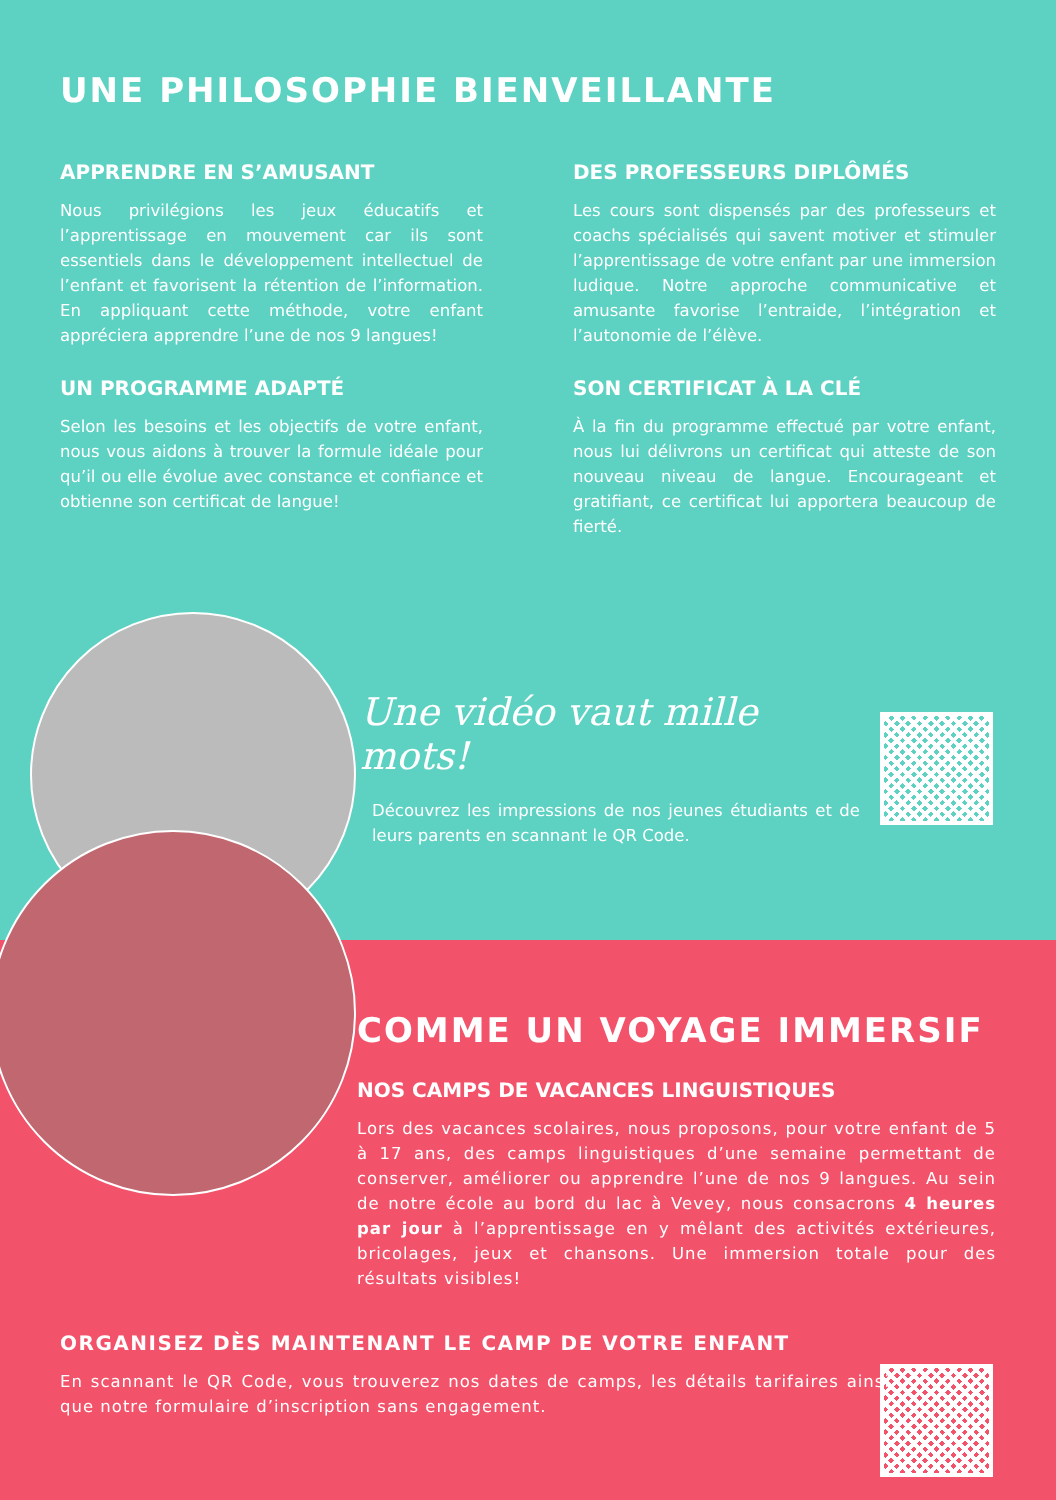UNE PHILOSOPHIE BIENVEILLANTE
APPRENDRE EN S’AMUSANT
Nous privilégions les jeux éducatifs et l’apprentissage en mouvement car ils sont essentiels dans le développement intellectuel de l’enfant et favorisent la rétention de l’information. En appliquant cette méthode, votre enfant appréciera apprendre l’une de nos 9 langues!
DES PROFESSEURS DIPLÔMÉS
Les cours sont dispensés par des professeurs et coachs spécialisés qui savent motiver et stimuler l’apprentissage de votre enfant par une immersion ludique. Notre approche communicative et amusante favorise l’entraide, l’intégration et l’autonomie de l’élève.
UN PROGRAMME ADAPTÉ
Selon les besoins et les objectifs de votre enfant, nous vous aidons à trouver la formule idéale pour qu’il ou elle évolue avec constance et confiance et obtienne son certificat de langue!
SON CERTIFICAT À LA CLÉ
À la fin du programme effectué par votre enfant, nous lui délivrons un certificat qui atteste de son nouveau niveau de langue. Encourageant et gratifiant, ce certificat lui apportera beaucoup de fierté.
Une vidéo vaut mille mots!
Découvrez les impressions de nos jeunes étudiants et de leurs parents en scannant le QR Code.
COMME UN VOYAGE IMMERSIF
NOS CAMPS DE VACANCES LINGUISTIQUES
Lors des vacances scolaires, nous proposons, pour votre enfant de 5 à 17 ans, des camps linguistiques d’une semaine permettant de conserver, améliorer ou apprendre l’une de nos 9 langues. Au sein de notre école au bord du lac à Vevey, nous consacrons 4 heures par jour à l’apprentissage en y mêlant des activités extérieures, bricolages, jeux et chansons. Une immersion totale pour des résultats visibles!
ORGANISEZ DÈS MAINTENANT LE CAMP DE VOTRE ENFANT
En scannant le QR Code, vous trouverez nos dates de camps, les détails tarifaires ainsi que notre formulaire d’inscription sans engagement.